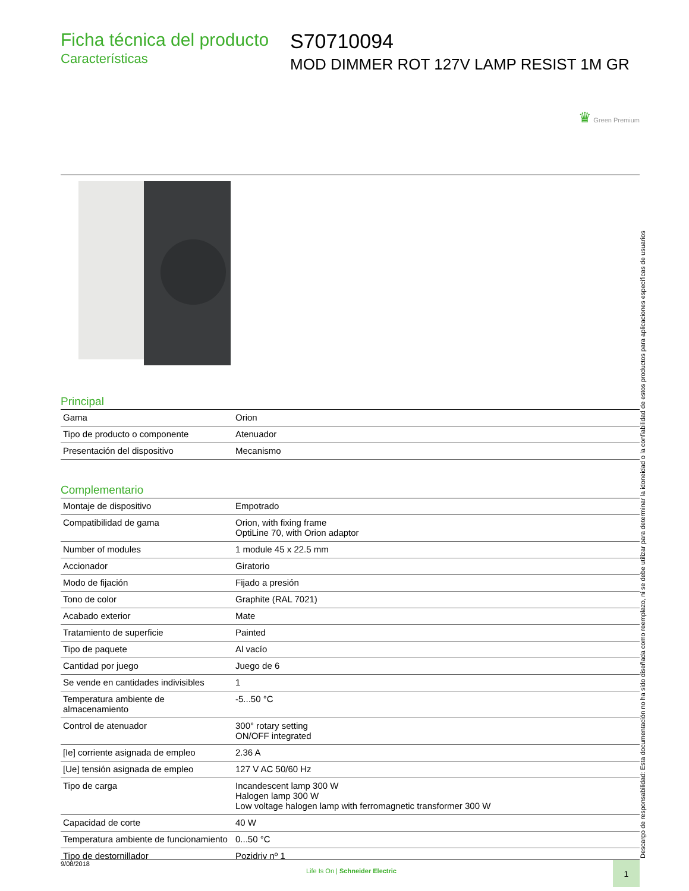Ficha técnica del producto
Características
S70710094
MOD DIMMER ROT 127V LAMP RESIST 1M GR
♛ Green Premium
Principal
| Gama | Orion |
| Tipo de producto o componente | Atenuador |
| Presentación del dispositivo | Mecanismo |
Complementario
| Montaje de dispositivo | Empotrado |
| Compatibilidad de gama | Orion, with fixing frame OptiLine 70, with Orion adaptor |
| Number of modules | 1 module 45 x 22.5 mm |
| Accionador | Giratorio |
| Modo de fijación | Fijado a presión |
| Tono de color | Graphite (RAL 7021) |
| Acabado exterior | Mate |
| Tratamiento de superficie | Painted |
| Tipo de paquete | Al vacío |
| Cantidad por juego | Juego de 6 |
| Se vende en cantidades indivisibles | 1 |
| Temperatura ambiente de almacenamiento | -5...50 °C |
| Control de atenuador | 300° rotary setting ON/OFF integrated |
| [Ie] corriente asignada de empleo | 2.36 A |
| [Ue] tensión asignada de empleo | 127 V AC 50/60 Hz |
| Tipo de carga | Incandescent lamp 300 W Halogen lamp 300 W Low voltage halogen lamp with ferromagnetic transformer 300 W |
| Capacidad de corte | 40 W |
| Temperatura ambiente de funcionamiento | 0...50 °C |
| Tipo de destornillador | Pozidriv nº 1 |
Descargo de responsabilidad: Esta documentación no ha sido diseñada como reemplazo, ni se debe utilizar para determinar la idoneidad o la confiabilidad de estos productos para aplicaciones específicas de usuarios
9/08/2018 Life Is On | Schneider Electric 1